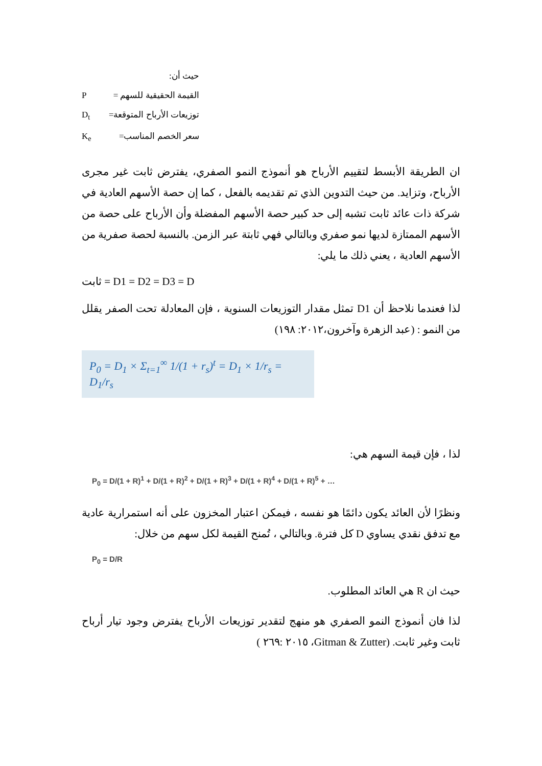حيث أن:
القيمة الحقيقية للسهم = P
توزيعات الأرباح المتوقعة= D<sub>t</sub>
سعر الخصم المناسب= K<sub>e</sub>
ان الطريقة الأبسط لتقييم الأرباح هو أنموذج النمو الصفري، يفترض ثابت غير مجرى الأرباح، وتزايد. من حيث التدوين الذي تم تقديمه بالفعل ، كما إن حصة الأسهم العادية في شركة ذات عائد ثابت تشبه إلى حد كبير حصة الأسهم المفضلة وأن الأرباح على حصة من الأسهم الممتازة لديها نمو صفري وبالتالي فهي ثابتة عبر الزمن. بالنسبة لحصة صفرية من الأسهم العادية ، يعني ذلك ما يلي:
ثابت = D1 = D2 = D3 = D
لذا فعندما نلاحظ أن D1 تمثل مقدار التوزيعات السنوية ، فإن المعادلة تحت الصفر يقلل من النمو : (عبد الزهرة وآخرون،٢٠١٢: ١٩٨)
P<sub>0</sub> = D<sub>1</sub> × Σ<sub>t=1</sub><sup>∞</sup> 1/(1 + r<sub>s</sub>)<sup>t</sup> = D<sub>1</sub> × 1/r<sub>s</sub> = D<sub>1</sub>/r<sub>s</sub>
لذا ، فإن قيمة السهم هي:
P<sub>0</sub> = D/(1 + R)<sup>1</sup> + D/(1 + R)<sup>2</sup> + D/(1 + R)<sup>3</sup> + D/(1 + R)<sup>4</sup> + D/(1 + R)<sup>5</sup> + …
ونظرًا لأن العائد يكون دائمًا هو نفسه ، فيمكن اعتبار المخزون على أنه استمرارية عادية مع تدفق نقدي يساوي D كل فترة. وبالتالي ، تُمنح القيمة لكل سهم من خلال:
P<sub>0</sub> = D/R
حيث ان R هي العائد المطلوب.
لذا فان أنموذج النمو الصفري هو منهج لتقدير توزيعات الأرباح يفترض وجود تيار أرباح ثابت وغير ثابت. (Gitman & Zutter، ٢٠١٥ :٢٦٩ )